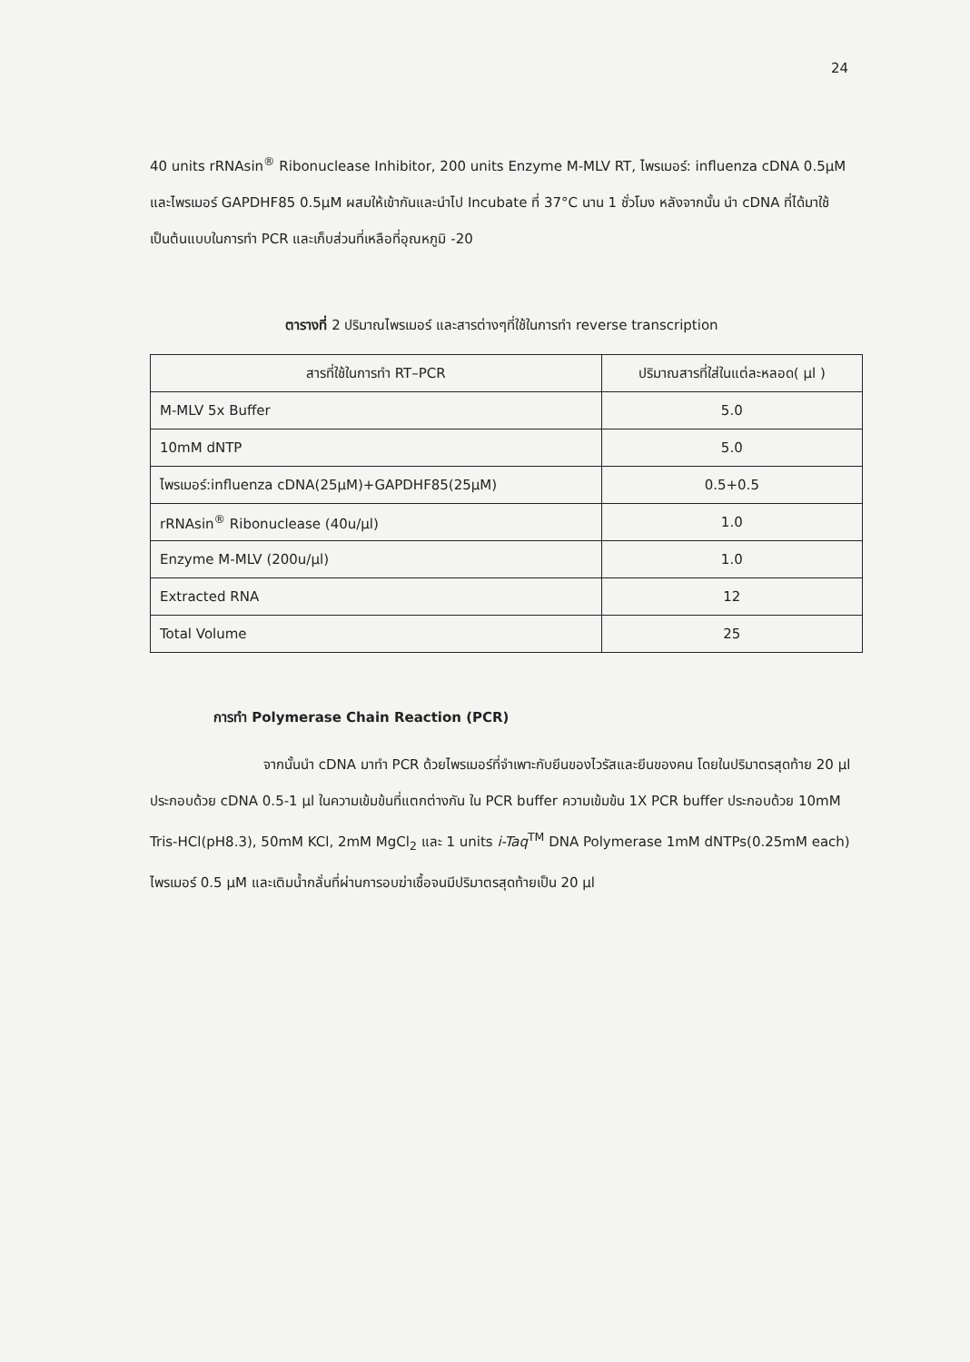24
40 units rRNAsin<sup>®</sup> Ribonuclease Inhibitor, 200 units Enzyme M-MLV RT, ไพรเมอร์: influenza cDNA 0.5μM และไพรเมอร์ GAPDHF85 0.5μM ผสมให้เข้ากันและนำไป Incubate ที่ 37°C นาน 1 ชั่วโมง หลังจากนั้น นำ cDNA ที่ได้มาใช้เป็นต้นแบบในการทำ PCR และเก็บส่วนที่เหลือที่อุณหภูมิ -20
ตารางที่ 2 ปริมาณไพรเมอร์ และสารต่างๆที่ใช้ในการทำ reverse transcription
| สารที่ใช้ในการทำ RT–PCR | ปริมาณสารที่ใส่ในแต่ละหลอด( μl ) |
| --- | --- |
| M-MLV 5x Buffer | 5.0 |
| 10mM dNTP | 5.0 |
| ไพรเมอร์:influenza cDNA(25μM)+GAPDHF85(25μM) | 0.5+0.5 |
| rRNAsin<sup>®</sup> Ribonuclease (40u/μl) | 1.0 |
| Enzyme M-MLV (200u/μl) | 1.0 |
| Extracted RNA | 12 |
| Total Volume | 25 |
การทำ Polymerase Chain Reaction (PCR)
จากนั้นนำ cDNA มาทำ PCR ด้วยไพรเมอร์ที่จำเพาะกับยีนของไวรัสและยีนของคน โดยในปริมาตรสุดท้าย 20 μl ประกอบด้วย cDNA 0.5-1 μl ในความเข้มข้นที่แตกต่างกัน ใน PCR buffer ความเข้มข้น 1X PCR buffer ประกอบด้วย 10mM Tris-HCl(pH8.3), 50mM KCl, 2mM MgCl<sub>2</sub> และ 1 units i-Taq<sup>TM</sup> DNA Polymerase 1mM dNTPs(0.25mM each) ไพรเมอร์ 0.5 μM และเติมน้ำกลั่นที่ผ่านการอบฆ่าเชื้อจนมีปริมาตรสุดท้ายเป็น 20 μl